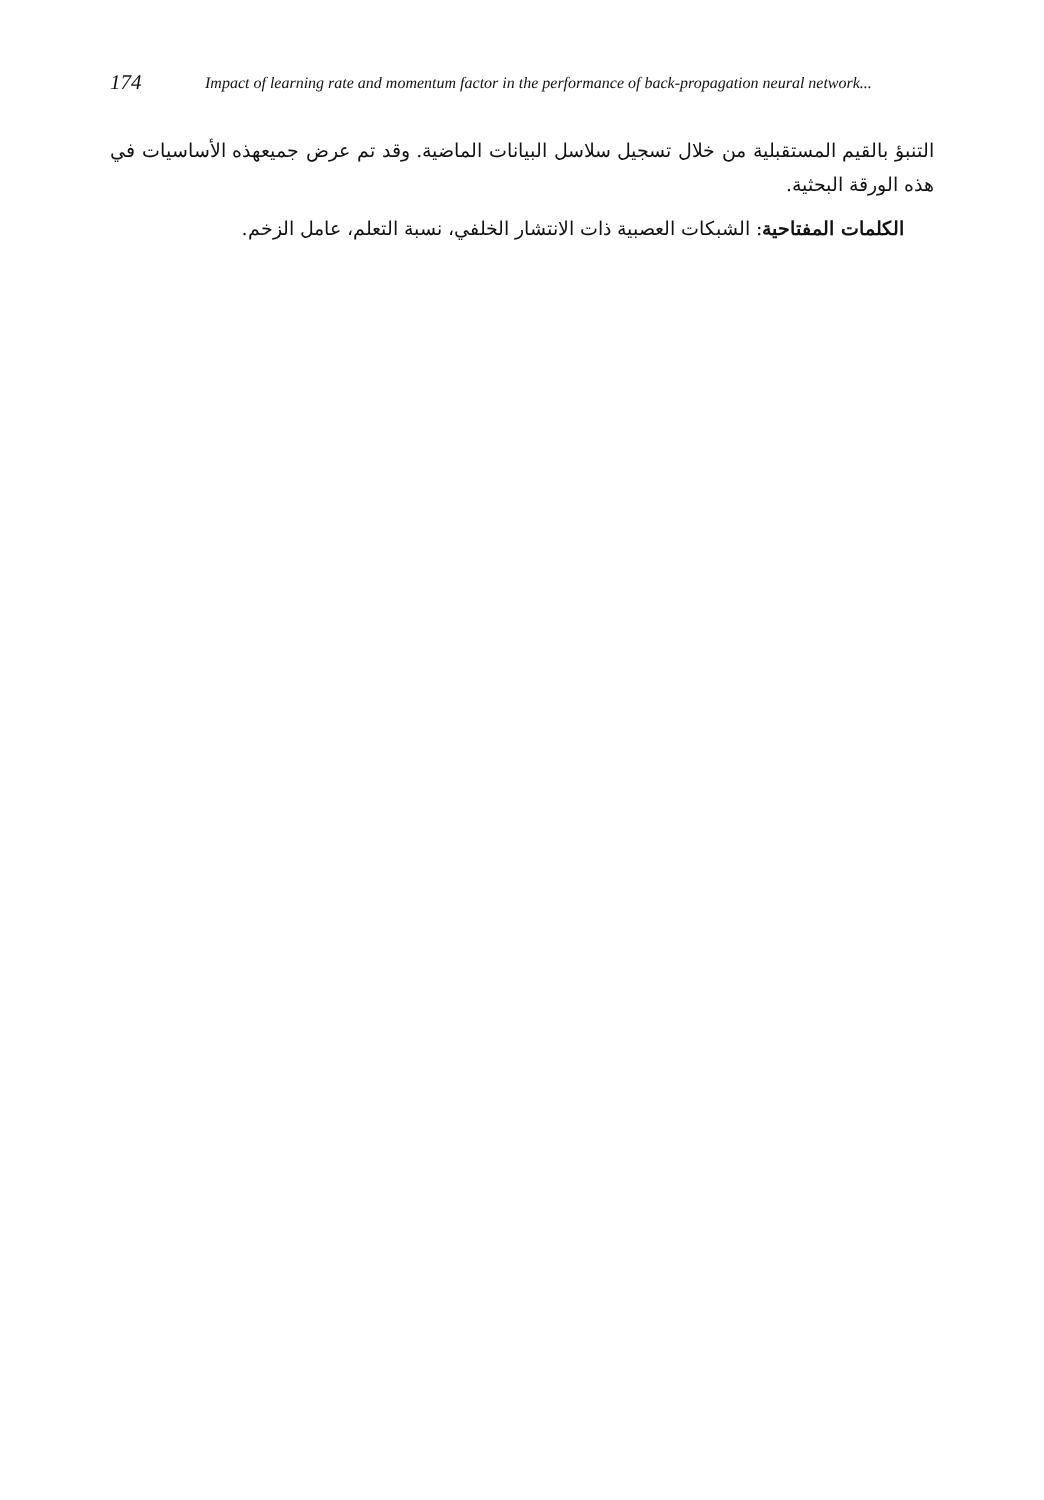174 Impact of learning rate and momentum factor in the performance of back-propagation neural network...
التنبؤ بالقيم المستقبلية من خلال تسجيل سلاسل البيانات الماضية. وقد تم عرض جميعهذه الأساسيات في هذه الورقة البحثية.
الكلمات المفتاحية: الشبكات العصبية ذات الانتشار الخلفي، نسبة التعلم، عامل الزخم.